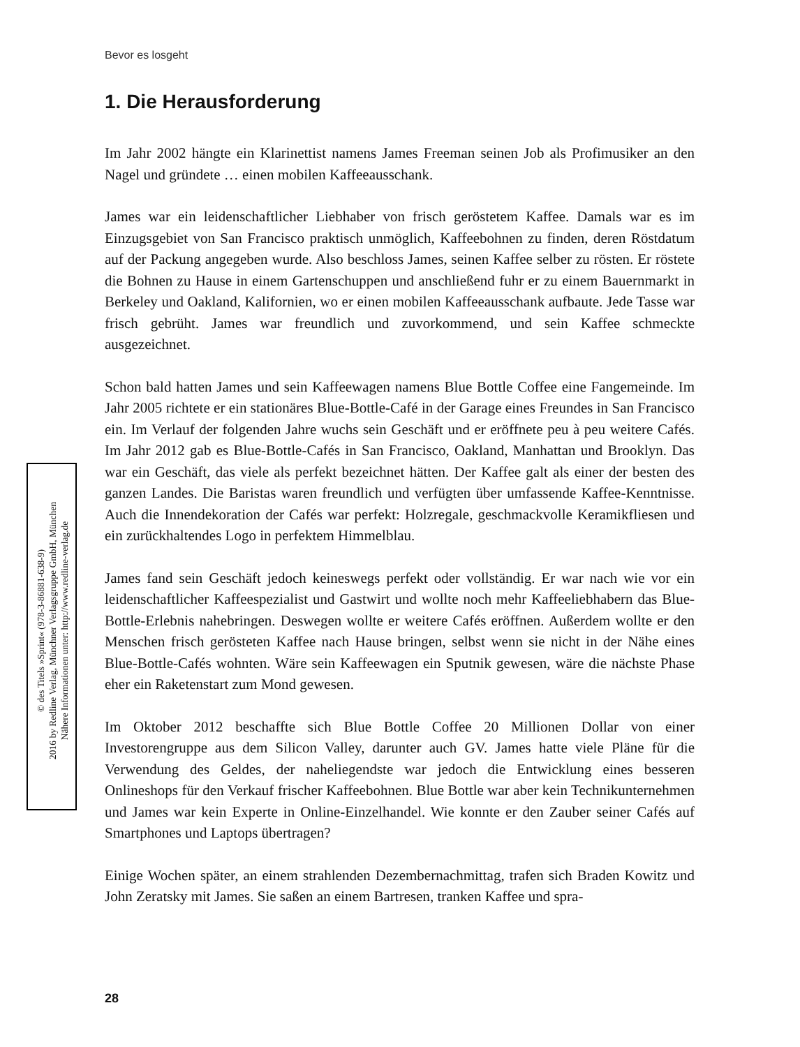Bevor es losgeht
© des Titels »Sprint« (978-3-86881-638-9)
2016 by Redline Verlag, Münchner Verlagsgruppe GmbH, München
Nähere Informationen unter: http://www.redline-verlag.de
1. Die Herausforderung
Im Jahr 2002 hängte ein Klarinettist namens James Freeman seinen Job als Profimusiker an den Nagel und gründete … einen mobilen Kaffeeausschank.
James war ein leidenschaftlicher Liebhaber von frisch geröstetem Kaffee. Damals war es im Einzugsgebiet von San Francisco praktisch unmöglich, Kaffeebohnen zu finden, deren Röstdatum auf der Packung angegeben wurde. Also beschloss James, seinen Kaffee selber zu rösten. Er röstete die Bohnen zu Hause in einem Gartenschuppen und anschließend fuhr er zu einem Bauernmarkt in Berkeley und Oakland, Kalifornien, wo er einen mobilen Kaffeeausschank aufbaute. Jede Tasse war frisch gebrüht. James war freundlich und zuvorkommend, und sein Kaffee schmeckte ausgezeichnet.
Schon bald hatten James und sein Kaffeewagen namens Blue Bottle Coffee eine Fangemeinde. Im Jahr 2005 richtete er ein stationäres Blue-Bottle-Café in der Garage eines Freundes in San Francisco ein. Im Verlauf der folgenden Jahre wuchs sein Geschäft und er eröffnete peu à peu weitere Cafés. Im Jahr 2012 gab es Blue-Bottle-Cafés in San Francisco, Oakland, Manhattan und Brooklyn. Das war ein Geschäft, das viele als perfekt bezeichnet hätten. Der Kaffee galt als einer der besten des ganzen Landes. Die Baristas waren freundlich und verfügten über umfassende Kaffee-Kenntnisse. Auch die Innendekoration der Cafés war perfekt: Holzregale, geschmackvolle Keramikfliesen und ein zurückhaltendes Logo in perfektem Himmelblau.
James fand sein Geschäft jedoch keineswegs perfekt oder vollständig. Er war nach wie vor ein leidenschaftlicher Kaffeespezialist und Gastwirt und wollte noch mehr Kaffeeliebhabern das Blue-Bottle-Erlebnis nahebringen. Deswegen wollte er weitere Cafés eröffnen. Außerdem wollte er den Menschen frisch gerösteten Kaffee nach Hause bringen, selbst wenn sie nicht in der Nähe eines Blue-Bottle-Cafés wohnten. Wäre sein Kaffeewagen ein Sputnik gewesen, wäre die nächste Phase eher ein Raketenstart zum Mond gewesen.
Im Oktober 2012 beschaffte sich Blue Bottle Coffee 20 Millionen Dollar von einer Investorengruppe aus dem Silicon Valley, darunter auch GV. James hatte viele Pläne für die Verwendung des Geldes, der naheliegendste war jedoch die Entwicklung eines besseren Onlineshops für den Verkauf frischer Kaffeebohnen. Blue Bottle war aber kein Technikunternehmen und James war kein Experte in Online-Einzelhandel. Wie konnte er den Zauber seiner Cafés auf Smartphones und Laptops übertragen?
Einige Wochen später, an einem strahlenden Dezembernachmittag, trafen sich Braden Kowitz und John Zeratsky mit James. Sie saßen an einem Bartresen, tranken Kaffee und spra-
28